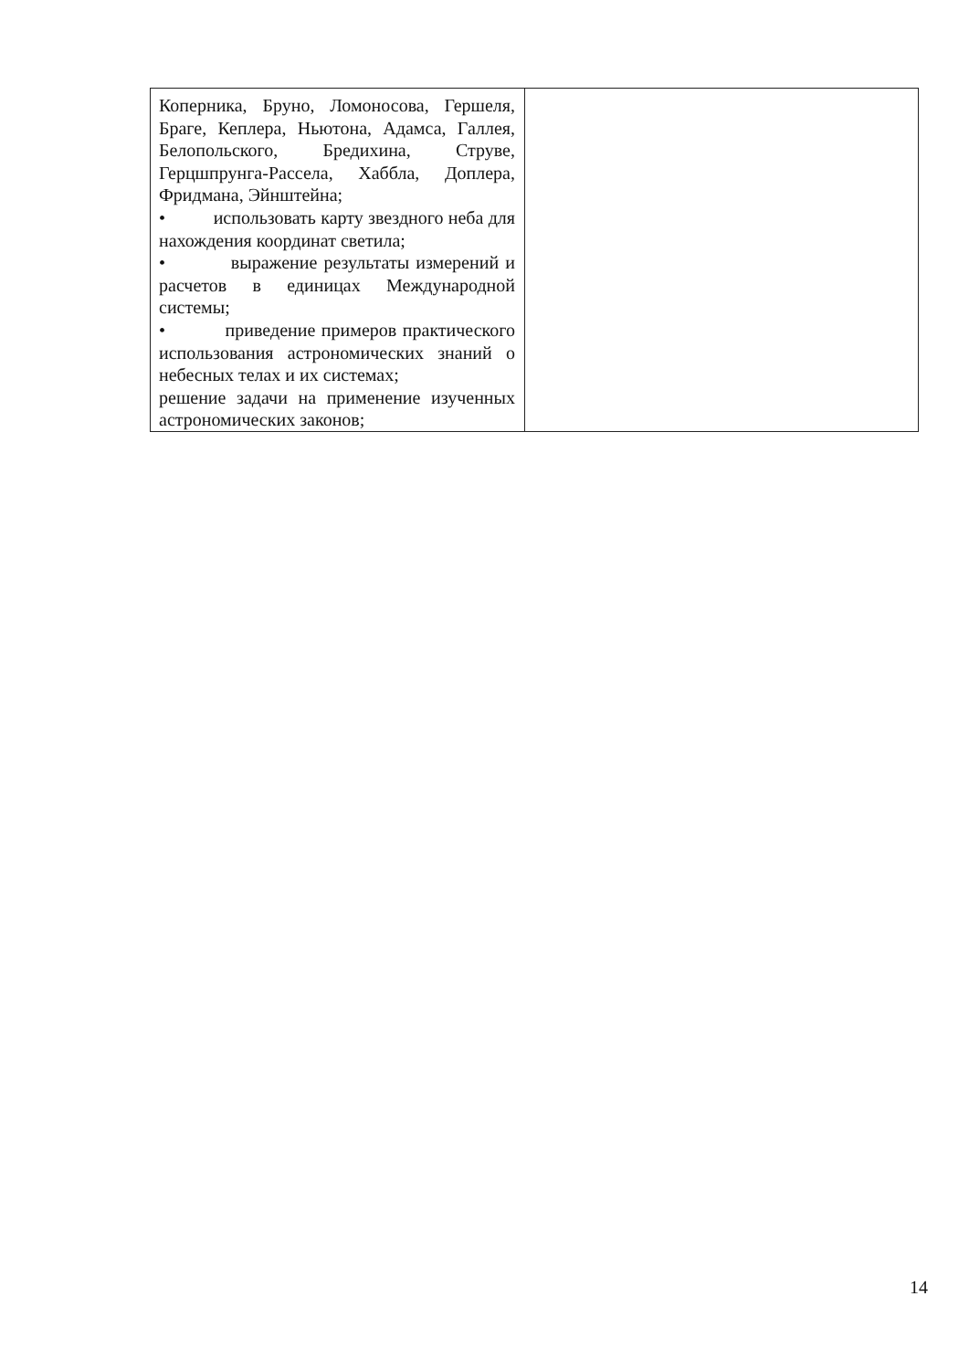| Коперника, Бруно, Ломоносова, Гершеля, Браге, Кеплера, Ньютона, Адамса, Галлея, Белопольского, Бредихина, Струве, Герцшпрунга-Рассела, Хаббла, Доплера, Фридмана, Эйнштейна; • использовать карту звездного неба для нахождения координат светила; • выражение результаты измерений и расчетов в единицах Международной системы; • приведение примеров практического использования астрономических знаний о небесных телах и их системах; решение задачи на применение изученных астрономических законов; | |
14